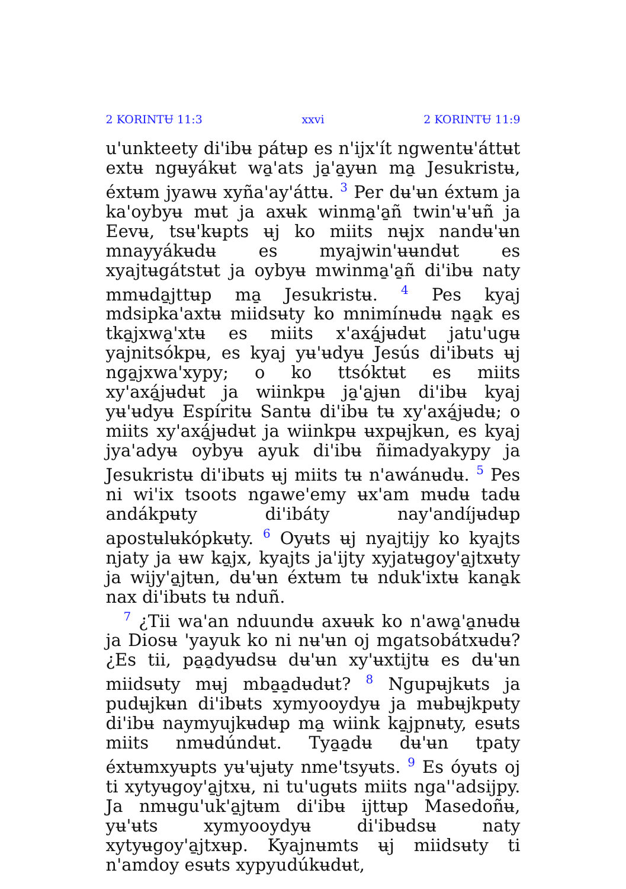2 KORINTɄ 11:3 xxvi 2 KORINTɄ 11:9
u'unkteety di'ibʉ pátʉp es n'ijx'ít ngwentʉ'áttʉt extʉ ngʉyákʉt wa̱'ats ja̱'a̱yʉn ma̱ Jesukristʉ, éxtʉm jyawʉ xyña'ay'áttʉ. <sup>3</sup> Per dʉ'ʉn éxtʉm ja ka'oybyʉ mʉt ja axʉk winma̱'a̱ñ twin'ʉ'ʉñ ja Eevʉ, tsʉ'kʉpts ʉj ko miits nʉjx nandʉ'ʉn mnayyákʉdʉ es myajwin'ʉʉndʉt es xyajtʉgátstʉt ja oybyʉ mwinma̱'a̱ñ di'ibʉ naty mmʉda̱jttʉp ma̱ Jesukristʉ. <sup>4</sup> Pes kyaj mdsipka'axtʉ miidsʉty ko mnimínʉdʉ na̱a̱k es tka̱jxwa̱'xtʉ es miits x'axá̱jʉdʉt jatu'ugʉ yajnitsókpʉ, es kyaj yʉ'ʉdyʉ Jesús di'ibʉts ʉj nga̱jxwa'xypy; o ko ttsóktʉt es miits xy'axá̱jʉdʉt ja wiinkpʉ ja̱'a̱jʉn di'ibʉ kyaj yʉ'ʉdyʉ Espíritʉ Santʉ di'ibʉ tʉ xy'axá̱jʉdʉ; o miits xy'axá̱jʉdʉt ja wiinkpʉ ʉxpʉjkʉn, es kyaj jya'adyʉ oybyʉ ayuk di'ibʉ ñimadyakypy ja Jesukristʉ di'ibʉts ʉj miits tʉ n'awánʉdʉ. <sup>5</sup> Pes ni wi'ix tsoots ngawe'emy ʉx'am mʉdʉ tadʉ andákpʉty di'ibáty nay'andíjʉdʉp apostʉlʉkópkʉty. <sup>6</sup> Oyʉts ʉj nyajtijy ko kyajts njaty ja ʉw ka̱jx, kyajts ja'ijty xyjatʉgoy'a̱jtxʉty ja wijy'a̱jtʉn, dʉ'ʉn éxtʉm tʉ nduk'ixtʉ kana̱k nax di'ibʉts tʉ nduñ.
<sup>7</sup> ¿Tii wa'an nduundʉ axʉʉk ko n'awa̱'a̱nʉdʉ ja Diosʉ 'yayuk ko ni nʉ'ʉn oj mgatsobátxʉdʉ? ¿Es tii, pa̱a̱dyʉdsʉ dʉ'ʉn xy'ʉxtijtʉ es dʉ'ʉn miidsʉty mʉj mba̱a̱dʉdʉt? <sup>8</sup> Ngupʉjkʉts ja pudʉjkʉn di'ibʉts xymyooydyʉ ja mʉbʉjkpʉty di'ibʉ naymyujkʉdʉp ma̱ wiink ka̱jpnʉty, esʉts miits nmʉdúndʉt. Tya̱a̱dʉ dʉ'ʉn tpaty éxtʉmxyʉpts yʉ'ʉjʉty nme'tsyʉts. <sup>9</sup> Es óyʉts oj ti xytyʉgoy'a̱jtxʉ, ni tu'ugʉts miits nga''adsijpy. Ja nmʉgu'uk'a̱jtʉm di'ibʉ ijttʉp Masedoñʉ, yʉ'ʉts xymyooydyʉ di'ibʉdsʉ naty xytyʉgoy'a̱jtxʉp. Kyajnʉmts ʉj miidsʉty ti n'amdoy esʉts xypyudúkʉdʉt,